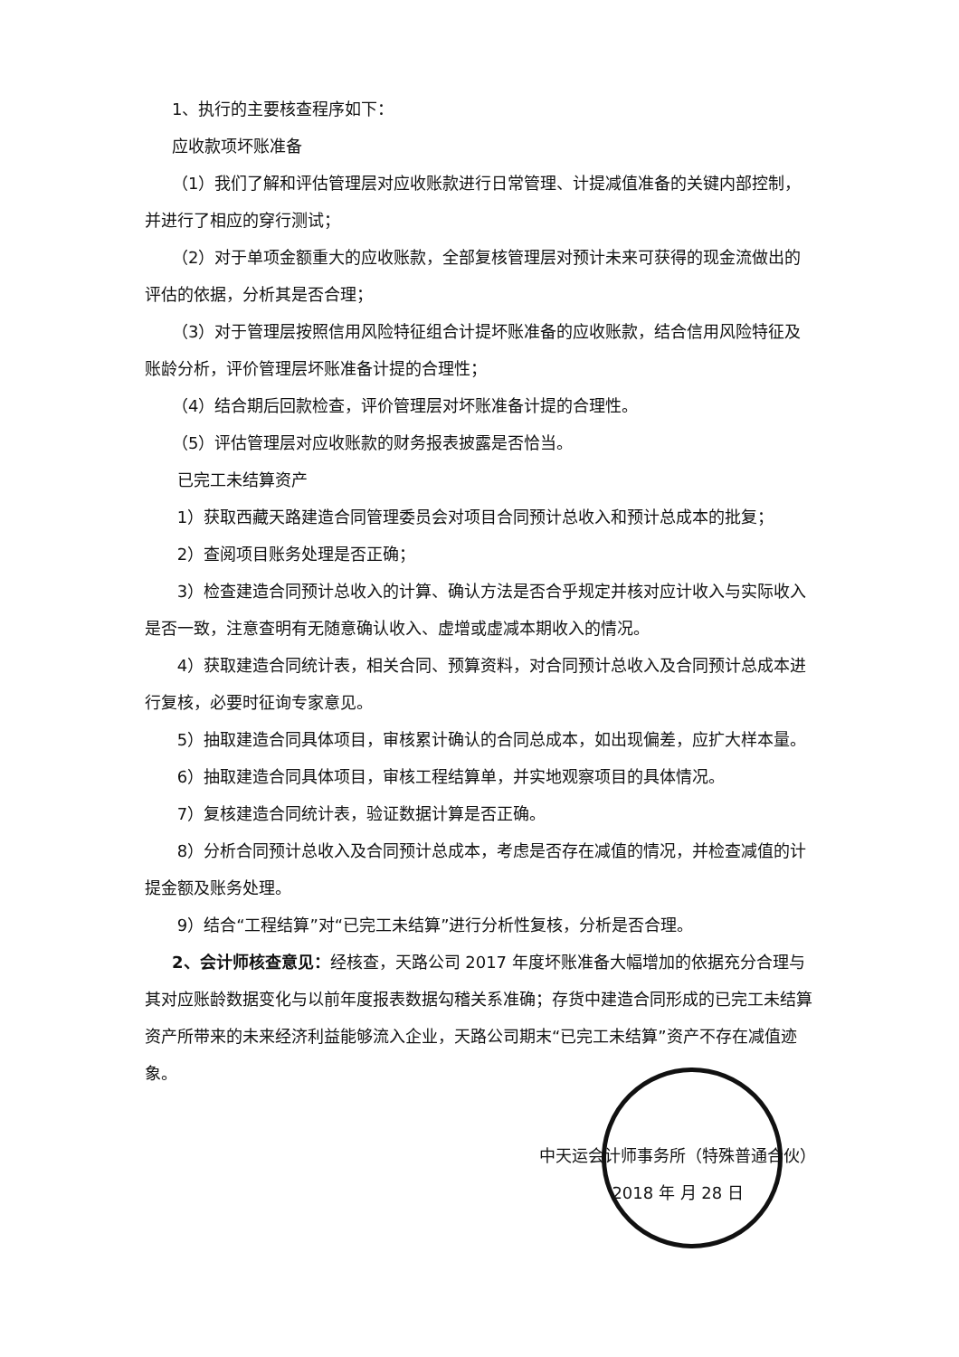1、执行的主要核查程序如下：
应收款项坏账准备
（1）我们了解和评估管理层对应收账款进行日常管理、计提减值准备的关键内部控制，并进行了相应的穿行测试；
（2）对于单项金额重大的应收账款，全部复核管理层对预计未来可获得的现金流做出的评估的依据，分析其是否合理；
（3）对于管理层按照信用风险特征组合计提坏账准备的应收账款，结合信用风险特征及账龄分析，评价管理层坏账准备计提的合理性；
（4）结合期后回款检查，评价管理层对坏账准备计提的合理性。
（5）评估管理层对应收账款的财务报表披露是否恰当。
已完工未结算资产
1）获取西藏天路建造合同管理委员会对项目合同预计总收入和预计总成本的批复；
2）查阅项目账务处理是否正确；
3）检查建造合同预计总收入的计算、确认方法是否合乎规定并核对应计收入与实际收入是否一致，注意查明有无随意确认收入、虚增或虚减本期收入的情况。
4）获取建造合同统计表，相关合同、预算资料，对合同预计总收入及合同预计总成本进行复核，必要时征询专家意见。
5）抽取建造合同具体项目，审核累计确认的合同总成本，如出现偏差，应扩大样本量。
6）抽取建造合同具体项目，审核工程结算单，并实地观察项目的具体情况。
7）复核建造合同统计表，验证数据计算是否正确。
8）分析合同预计总收入及合同预计总成本，考虑是否存在减值的情况，并检查减值的计提金额及账务处理。
9）结合“工程结算”对“已完工未结算”进行分析性复核，分析是否合理。
2、会计师核查意见：经核查，天路公司 2017 年度坏账准备大幅增加的依据充分合理与其对应账龄数据变化与以前年度报表数据勾稽关系准确；存货中建造合同形成的已完工未结算资产所带来的未来经济利益能够流入企业，天路公司期末“已完工未结算”资产不存在减值迹象。
中天运会计师事务所（特殊普通合伙）
2018 年 月 28 日